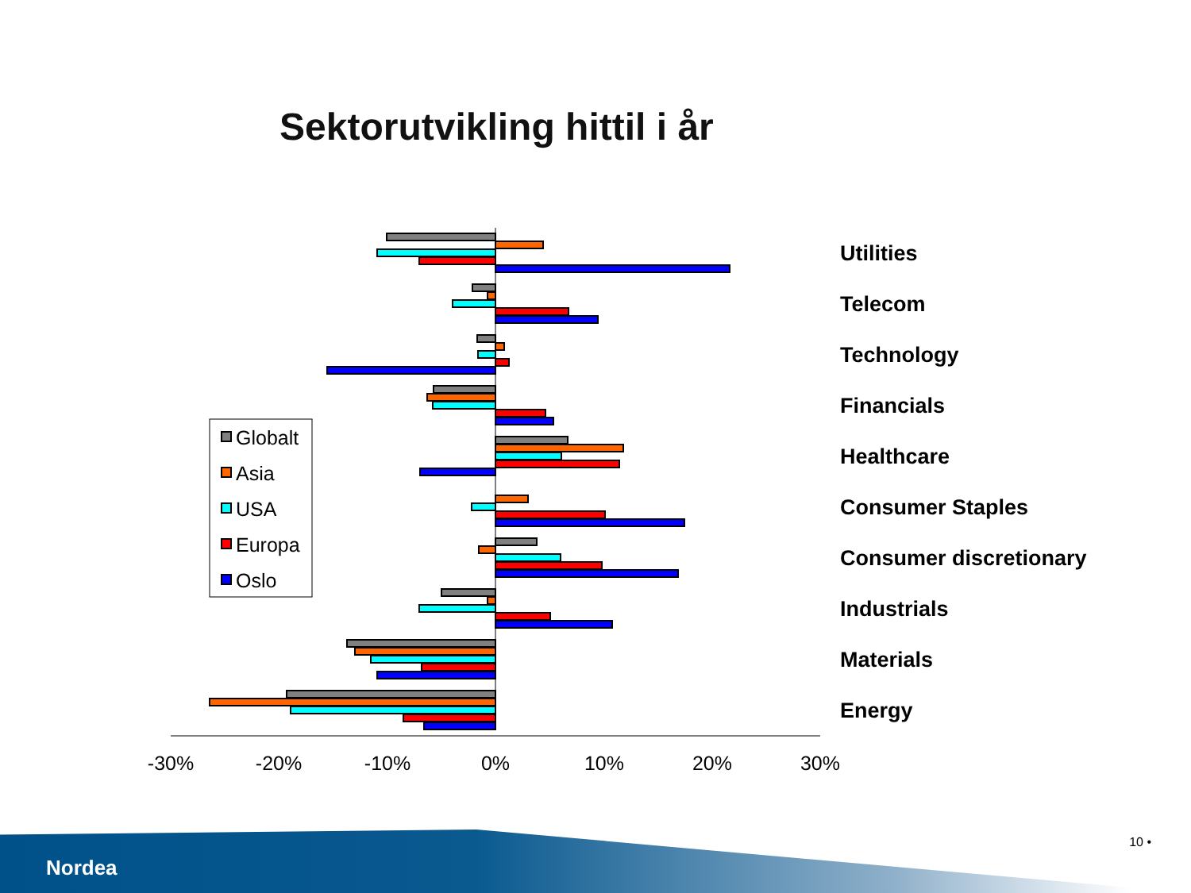Sektorutvikling hittil i år
-30%
-20%
-10%
0%
10%
20%
30%
Utilities
Telecom
Technology
Financials
Healthcare
Consumer Staples
Consumer discretionary
Industrials
Materials
Energy
Globalt
Asia
USA
Europa
Oslo
Nordea
10 •